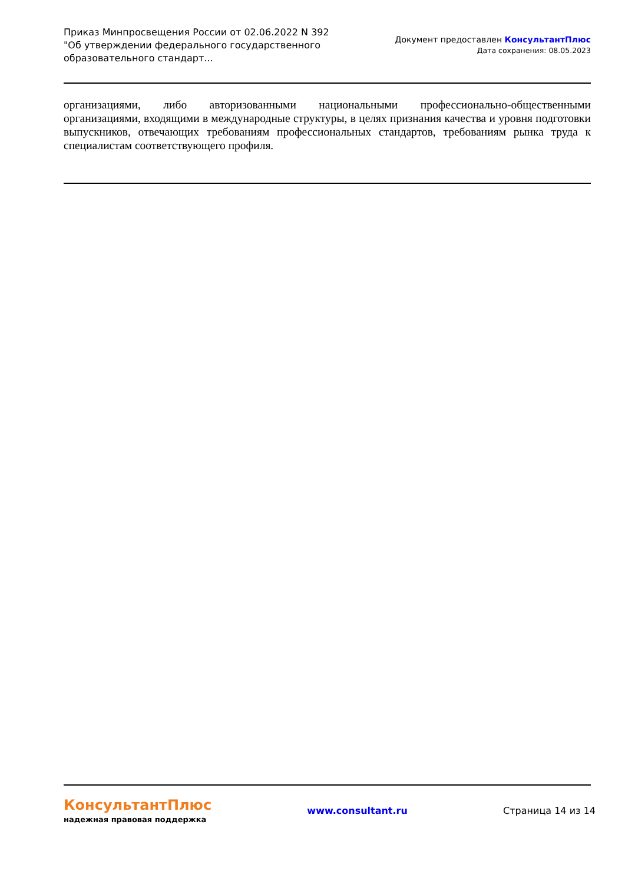Приказ Минпросвещения России от 02.06.2022 N 392
"Об утверждении федерального государственного
образовательного стандарт...
Документ предоставлен КонсультантПлюс
Дата сохранения: 08.05.2023
организациями, либо авторизованными национальными профессионально-общественными организациями, входящими в международные структуры, в целях признания качества и уровня подготовки выпускников, отвечающих требованиям профессиональных стандартов, требованиям рынка труда к специалистам соответствующего профиля.
КонсультантПлюс
надежная правовая поддержка
www.consultant.ru Страница 14 из 14